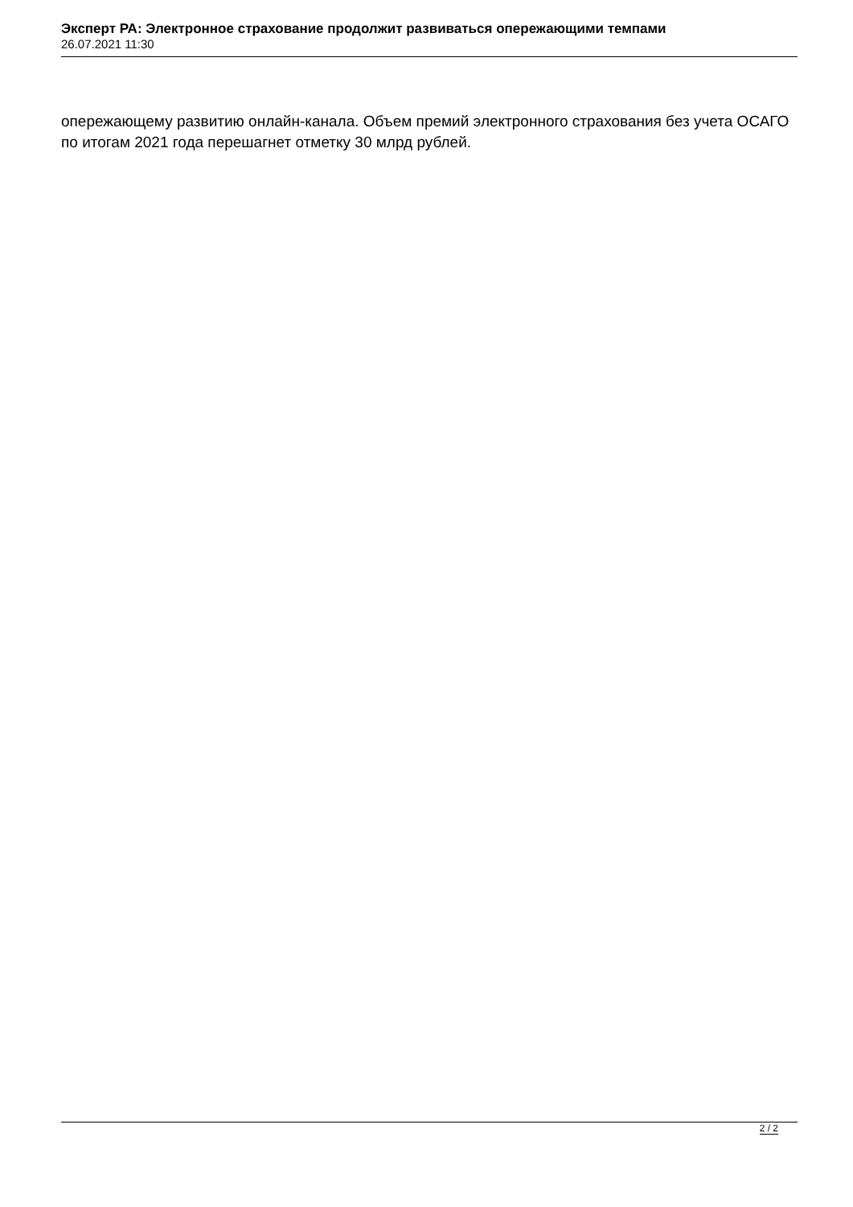Эксперт РА: Электронное страхование продолжит развиваться опережающими темпами
26.07.2021 11:30
опережающему развитию онлайн-канала. Объем премий электронного страхования без учета ОСАГО по итогам 2021 года перешагнет отметку 30 млрд рублей.
2 / 2